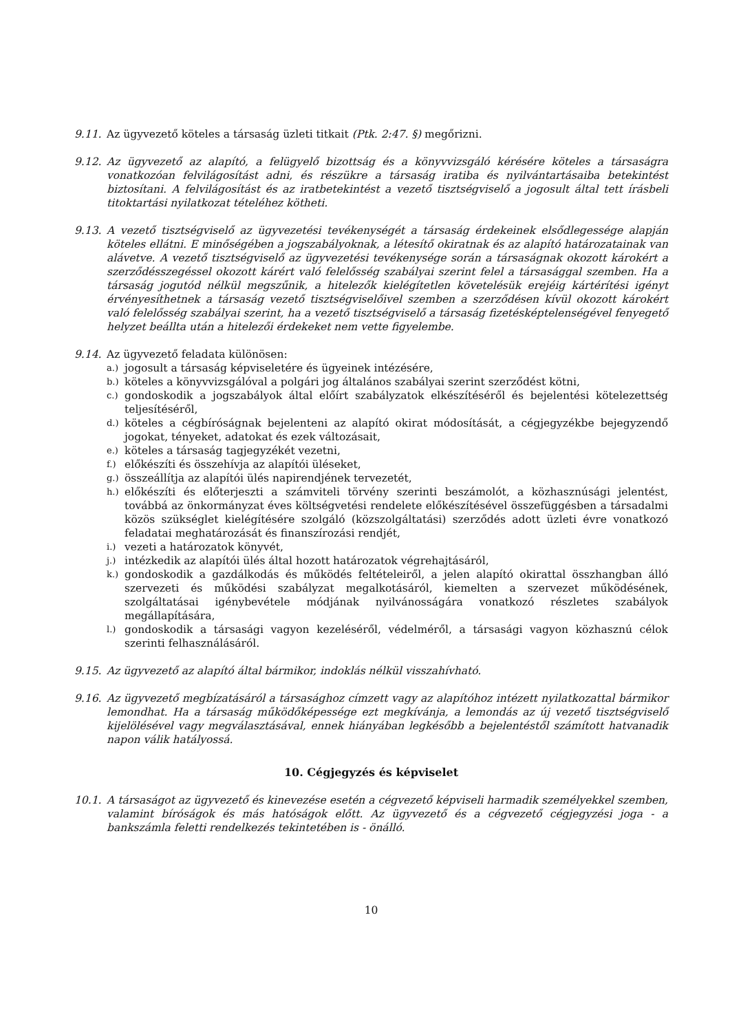9.11. Az ügyvezető köteles a társaság üzleti titkait (Ptk. 2:47. §) megőrizni.
9.12. Az ügyvezető az alapító, a felügyelő bizottság és a könyvvizsgáló kérésére köteles a társaságra vonatkozóan felvilágosítást adni, és részükre a társaság iratiba és nyilvántartásaiba betekintést biztosítani. A felvilágosítást és az iratbetekintést a vezető tisztségviselő a jogosult által tett írásbeli titoktartási nyilatkozat tételéhez kötheti.
9.13. A vezető tisztségviselő az ügyvezetési tevékenységét a társaság érdekeinek elsődlegessége alapján köteles ellátni. E minőségében a jogszabályoknak, a létesítő okiratnak és az alapító határozatainak van alávetve. A vezető tisztségviselő az ügyvezetési tevékenysége során a társaságnak okozott károkért a szerződésszegéssel okozott kárért való felelősség szabályai szerint felel a társasággal szemben. Ha a társaság jogutód nélkül megszűnik, a hitelezők kielégítetlen követelésük erejéig kártérítési igényt érvényesíthetnek a társaság vezető tisztségviselőivel szemben a szerződésen kívül okozott károkért való felelősség szabályai szerint, ha a vezető tisztségviselő a társaság fizetésképtelenségével fenyegető helyzet beállta után a hitelezői érdekeket nem vette figyelembe.
9.14. Az ügyvezető feladata különösen:
a.) jogosult a társaság képviseletére és ügyeinek intézésére,
b.) köteles a könyvvizsgálóval a polgári jog általános szabályai szerint szerződést kötni,
c.) gondoskodik a jogszabályok által előírt szabályzatok elkészítéséről és bejelentési kötelezettség teljesítéséről,
d.) köteles a cégbíróságnak bejelenteni az alapító okirat módosítását, a cégjegyzékbe bejegyzendő jogokat, tényeket, adatokat és ezek változásait,
e.) köteles a társaság tagjegyzékét vezetni,
f.) előkészíti és összehívja az alapítói üléseket,
g.) összeállítja az alapítói ülés napirendjének tervezetét,
h.) előkészíti és előterjeszti a számviteli törvény szerinti beszámolót, a közhasznúsági jelentést, továbbá az önkormányzat éves költségvetési rendelete előkészítésével összefüggésben a társadalmi közös szükséglet kielégítésére szolgáló (közszolgáltatási) szerződés adott üzleti évre vonatkozó feladatai meghatározását és finanszírozási rendjét,
i.) vezeti a határozatok könyvét,
j.) intézkedik az alapítói ülés által hozott határozatok végrehajtásáról,
k.) gondoskodik a gazdálkodás és működés feltételeiről, a jelen alapító okirattal összhangban álló szervezeti és működési szabályzat megalkotásáról, kiemelten a szervezet működésének, szolgáltatásai igénybevétele módjának nyilvánosságára vonatkozó részletes szabályok megállapítására,
l.) gondoskodik a társasági vagyon kezeléséről, védelméről, a társasági vagyon közhasznú célok szerinti felhasználásáról.
9.15. Az ügyvezető az alapító által bármikor, indoklás nélkül visszahívható.
9.16. Az ügyvezető megbízatásáról a társasághoz címzett vagy az alapítóhoz intézett nyilatkozattal bármikor lemondhat. Ha a társaság működőképessége ezt megkívánja, a lemondás az új vezető tisztségviselő kijelölésével vagy megválasztásával, ennek hiányában legkésőbb a bejelentéstől számított hatvanadik napon válik hatályossá.
10. Cégjegyzés és képviselet
10.1. A társaságot az ügyvezető és kinevezése esetén a cégvezető képviseli harmadik személyekkel szemben, valamint bíróságok és más hatóságok előtt. Az ügyvezető és a cégvezető cégjegyzési joga - a bankszámla feletti rendelkezés tekintetében is - önálló.
10